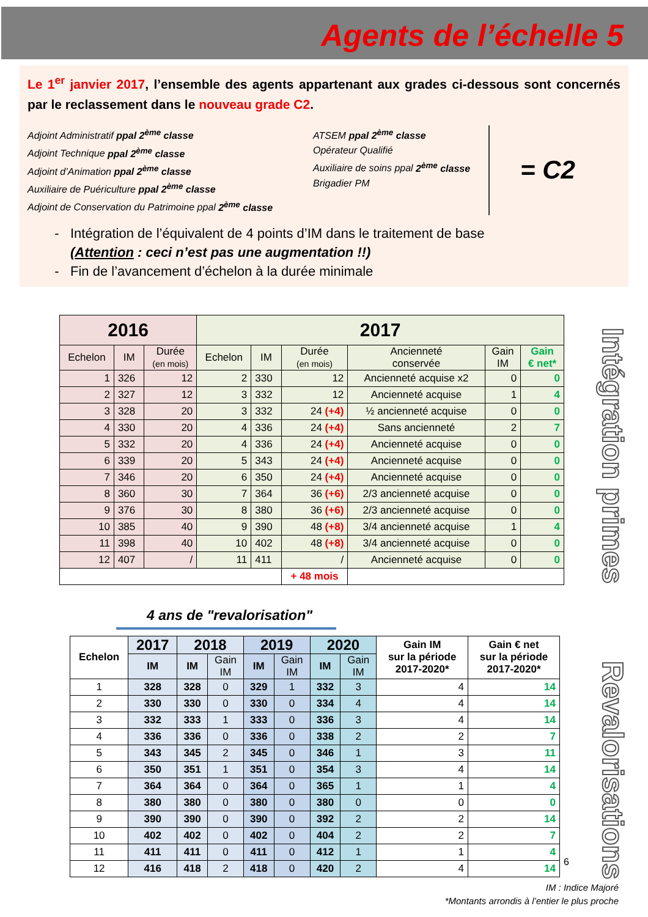Agents de l’échelle 5
Le 1<sup>er</sup> janvier 2017, l’ensemble des agents appartenant aux grades ci-dessous sont concernés par le reclassement dans le nouveau grade C2.
Adjoint Administratif ppal 2<sup>ème</sup> classe
Adjoint Technique ppal 2<sup>ème</sup> classe
Adjoint d’Animation ppal 2<sup>ème</sup> classe
Auxiliaire de Puériculture ppal 2<sup>ème</sup> classe
Adjoint de Conservation du Patrimoine ppal 2<sup>ème</sup> classe
ATSEM ppal 2<sup>ème</sup> classe
Opérateur Qualifié
Auxiliaire de soins ppal 2<sup>ème</sup> classe
Brigadier PM
= C2
Intégration de l’équivalent de 4 points d’IM dans le traitement de base
(Attention : ceci n’est pas une augmentation !!)
Fin de l’avancement d’échelon à la durée minimale
Intégration primes
| 2016 | | | 2017 | | | | | |
| --- | --- | --- | --- | --- | --- | --- | --- | --- |
| Echelon | IM | Durée (en mois) | Echelon | IM | Durée (en mois) | Ancienneté conservée | Gain IM | Gain € net* |
| 1 | 326 | 12 | 2 | 330 | 12 | Ancienneté acquise x2 | 0 | 0 |
| 2 | 327 | 12 | 3 | 332 | 12 | Ancienneté acquise | 1 | 4 |
| 3 | 328 | 20 | 3 | 332 | 24 (+4) | ½ ancienneté acquise | 0 | 0 |
| 4 | 330 | 20 | 4 | 336 | 24 (+4) | Sans ancienneté | 2 | 7 |
| 5 | 332 | 20 | 4 | 336 | 24 (+4) | Ancienneté acquise | 0 | 0 |
| 6 | 339 | 20 | 5 | 343 | 24 (+4) | Ancienneté acquise | 0 | 0 |
| 7 | 346 | 20 | 6 | 350 | 24 (+4) | Ancienneté acquise | 0 | 0 |
| 8 | 360 | 30 | 7 | 364 | 36 (+6) | 2/3 ancienneté acquise | 0 | 0 |
| 9 | 376 | 30 | 8 | 380 | 36 (+6) | 2/3 ancienneté acquise | 0 | 0 |
| 10 | 385 | 40 | 9 | 390 | 48 (+8) | 3/4 ancienneté acquise | 1 | 4 |
| 11 | 398 | 40 | 10 | 402 | 48 (+8) | 3/4 ancienneté acquise | 0 | 0 |
| 12 | 407 | / | 11 | 411 | / | Ancienneté acquise | 0 | 0 |
| | | | | | + 48 mois | | | |
4 ans de "revalorisation"
Revalorisations
| Echelon | 2017 | 2018 | | 2019 | | 2020 | | Gain IM sur la période 2017-2020* | Gain € net sur la période 2017-2020* |
| --- | --- | --- | --- | --- | --- | --- | --- | --- | --- |
| | IM | IM | Gain IM | IM | Gain IM | IM | Gain IM | | |
| 1 | 328 | 328 | 0 | 329 | 1 | 332 | 3 | 4 | 14 |
| 2 | 330 | 330 | 0 | 330 | 0 | 334 | 4 | 4 | 14 |
| 3 | 332 | 333 | 1 | 333 | 0 | 336 | 3 | 4 | 14 |
| 4 | 336 | 336 | 0 | 336 | 0 | 338 | 2 | 2 | 7 |
| 5 | 343 | 345 | 2 | 345 | 0 | 346 | 1 | 3 | 11 |
| 6 | 350 | 351 | 1 | 351 | 0 | 354 | 3 | 4 | 14 |
| 7 | 364 | 364 | 0 | 364 | 0 | 365 | 1 | 1 | 4 |
| 8 | 380 | 380 | 0 | 380 | 0 | 380 | 0 | 0 | 0 |
| 9 | 390 | 390 | 0 | 390 | 0 | 392 | 2 | 2 | 14 |
| 10 | 402 | 402 | 0 | 402 | 0 | 404 | 2 | 2 | 7 |
| 11 | 411 | 411 | 0 | 411 | 0 | 412 | 1 | 1 | 4 |
| 12 | 416 | 418 | 2 | 418 | 0 | 420 | 2 | 4 | 14 |
6
IM : Indice Majoré
*Montants arrondis à l’entier le plus proche